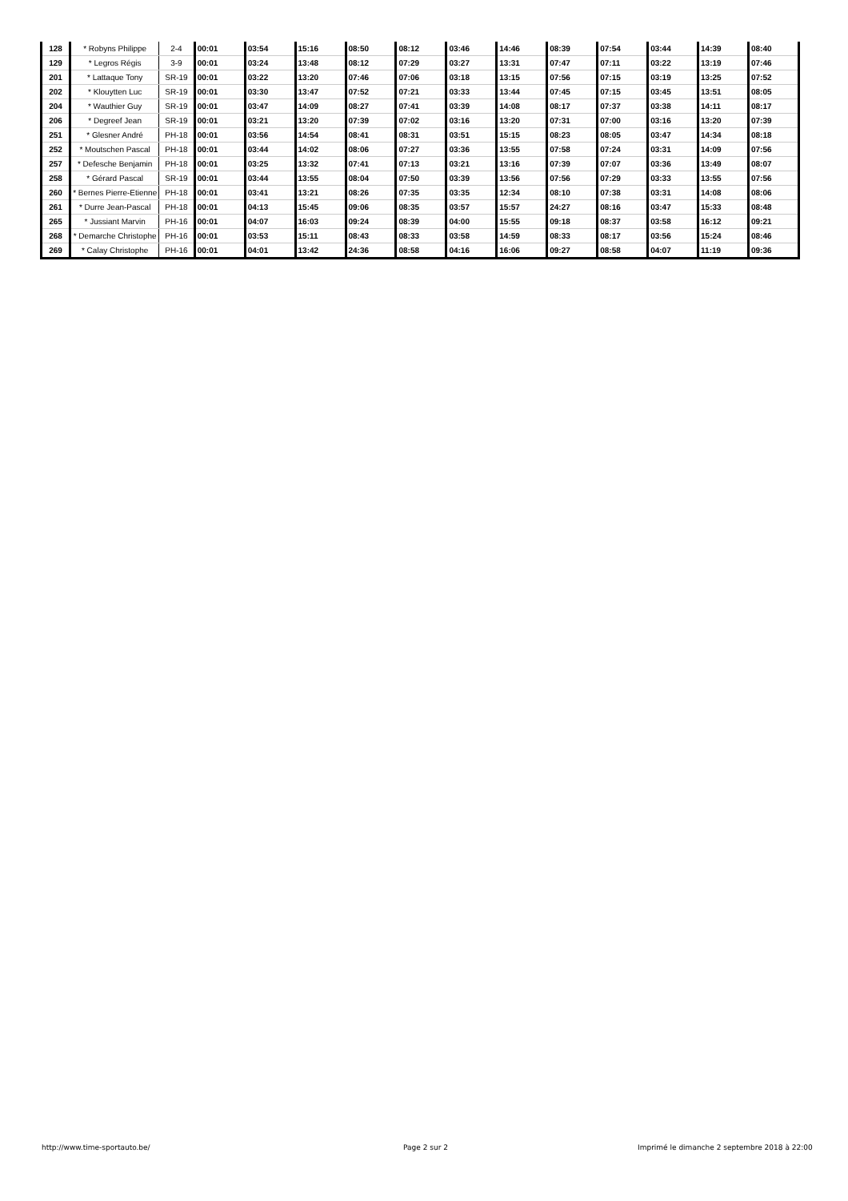| 128 | * Robyns Philippe | 2-4 | 00:01 | 03:54 | 15:16 | 08:50 | 08:12 | 03:46 | 14:46 | 08:39 | 07:54 | 03:44 | 14:39 | 08:40 |
| 129 | * Legros Régis | 3-9 | 00:01 | 03:24 | 13:48 | 08:12 | 07:29 | 03:27 | 13:31 | 07:47 | 07:11 | 03:22 | 13:19 | 07:46 |
| 201 | * Lattaque Tony | SR-19 | 00:01 | 03:22 | 13:20 | 07:46 | 07:06 | 03:18 | 13:15 | 07:56 | 07:15 | 03:19 | 13:25 | 07:52 |
| 202 | * Klouytten Luc | SR-19 | 00:01 | 03:30 | 13:47 | 07:52 | 07:21 | 03:33 | 13:44 | 07:45 | 07:15 | 03:45 | 13:51 | 08:05 |
| 204 | * Wauthier Guy | SR-19 | 00:01 | 03:47 | 14:09 | 08:27 | 07:41 | 03:39 | 14:08 | 08:17 | 07:37 | 03:38 | 14:11 | 08:17 |
| 206 | * Degreef Jean | SR-19 | 00:01 | 03:21 | 13:20 | 07:39 | 07:02 | 03:16 | 13:20 | 07:31 | 07:00 | 03:16 | 13:20 | 07:39 |
| 251 | * Glesner André | PH-18 | 00:01 | 03:56 | 14:54 | 08:41 | 08:31 | 03:51 | 15:15 | 08:23 | 08:05 | 03:47 | 14:34 | 08:18 |
| 252 | * Moutschen Pascal | PH-18 | 00:01 | 03:44 | 14:02 | 08:06 | 07:27 | 03:36 | 13:55 | 07:58 | 07:24 | 03:31 | 14:09 | 07:56 |
| 257 | * Defesche Benjamin | PH-18 | 00:01 | 03:25 | 13:32 | 07:41 | 07:13 | 03:21 | 13:16 | 07:39 | 07:07 | 03:36 | 13:49 | 08:07 |
| 258 | * Gérard Pascal | SR-19 | 00:01 | 03:44 | 13:55 | 08:04 | 07:50 | 03:39 | 13:56 | 07:56 | 07:29 | 03:33 | 13:55 | 07:56 |
| 260 | * Bernes Pierre-Etienne | PH-18 | 00:01 | 03:41 | 13:21 | 08:26 | 07:35 | 03:35 | 12:34 | 08:10 | 07:38 | 03:31 | 14:08 | 08:06 |
| 261 | * Durre Jean-Pascal | PH-18 | 00:01 | 04:13 | 15:45 | 09:06 | 08:35 | 03:57 | 15:57 | 24:27 | 08:16 | 03:47 | 15:33 | 08:48 |
| 265 | * Jussiant Marvin | PH-16 | 00:01 | 04:07 | 16:03 | 09:24 | 08:39 | 04:00 | 15:55 | 09:18 | 08:37 | 03:58 | 16:12 | 09:21 |
| 268 | * Demarche Christophe | PH-16 | 00:01 | 03:53 | 15:11 | 08:43 | 08:33 | 03:58 | 14:59 | 08:33 | 08:17 | 03:56 | 15:24 | 08:46 |
| 269 | * Calay Christophe | PH-16 | 00:01 | 04:01 | 13:42 | 24:36 | 08:58 | 04:16 | 16:06 | 09:27 | 08:58 | 04:07 | 11:19 | 09:36 |
http://www.time-sportauto.be/ Page 2 sur 2
Imprimé le dimanche 2 septembre 2018 à 22:00